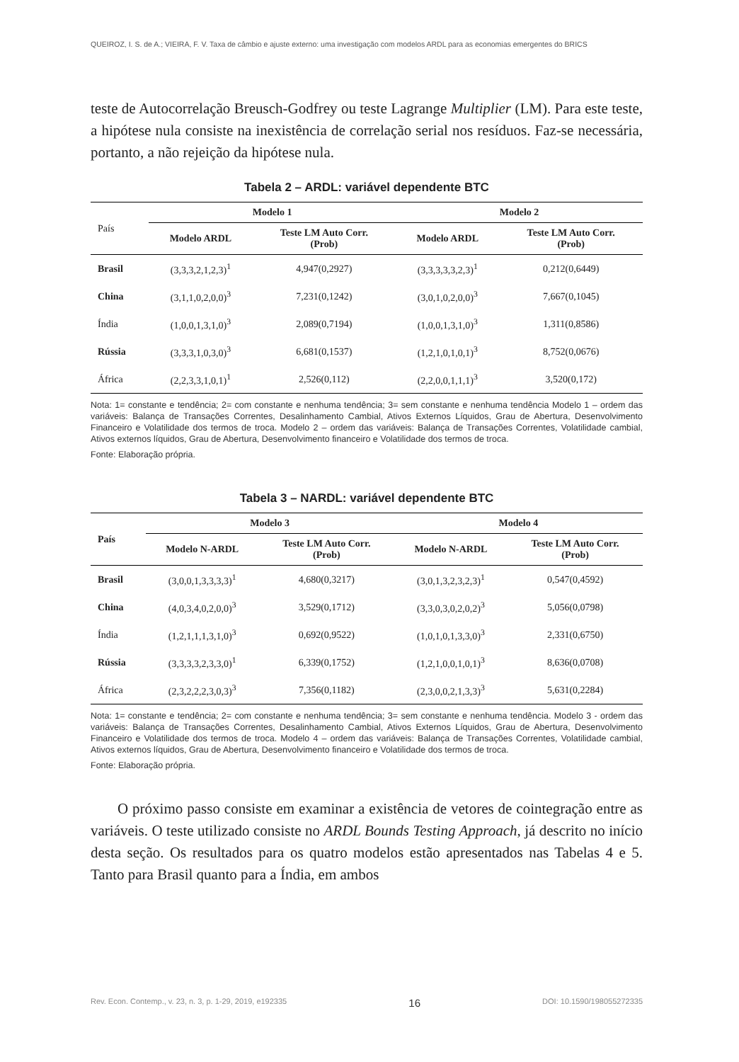QUEIROZ, I. S. de A.; VIEIRA, F. V. Taxa de câmbio e ajuste externo: uma investigação com modelos ARDL para as economias emergentes do BRICS
teste de Autocorrelação Breusch-Godfrey ou teste Lagrange Multiplier (LM). Para este teste, a hipótese nula consiste na inexistência de correlação serial nos resíduos. Faz-se necessária, portanto, a não rejeição da hipótese nula.
Tabela 2 – ARDL: variável dependente BTC
| País | Modelo 1 | | Modelo 2 | |
| --- | --- | --- | --- | --- |
| | Modelo ARDL | Teste LM Auto Corr. (Prob) | Modelo ARDL | Teste LM Auto Corr. (Prob) |
| Brasil | (3,3,3,2,1,2,3)<sup>1</sup> | 4,947(0,2927) | (3,3,3,3,3,2,3)<sup>1</sup> | 0,212(0,6449) |
| China | (3,1,1,0,2,0,0)<sup>3</sup> | 7,231(0,1242) | (3,0,1,0,2,0,0)<sup>3</sup> | 7,667(0,1045) |
| Índia | (1,0,0,1,3,1,0)<sup>3</sup> | 2,089(0,7194) | (1,0,0,1,3,1,0)<sup>3</sup> | 1,311(0,8586) |
| Rússia | (3,3,3,1,0,3,0)<sup>3</sup> | 6,681(0,1537) | (1,2,1,0,1,0,1)<sup>3</sup> | 8,752(0,0676) |
| África | (2,2,3,3,1,0,1)<sup>1</sup> | 2,526(0,112) | (2,2,0,0,1,1,1)<sup>3</sup> | 3,520(0,172) |
Nota: 1= constante e tendência; 2= com constante e nenhuma tendência; 3= sem constante e nenhuma tendência Modelo 1 – ordem das variáveis: Balança de Transações Correntes, Desalinhamento Cambial, Ativos Externos Líquidos, Grau de Abertura, Desenvolvimento Financeiro e Volatilidade dos termos de troca. Modelo 2 – ordem das variáveis: Balança de Transações Correntes, Volatilidade cambial, Ativos externos líquidos, Grau de Abertura, Desenvolvimento financeiro e Volatilidade dos termos de troca.
Fonte: Elaboração própria.
Tabela 3 – NARDL: variável dependente BTC
| País | Modelo 3 | | Modelo 4 | |
| --- | --- | --- | --- | --- |
| | Modelo N-ARDL | Teste LM Auto Corr. (Prob) | Modelo N-ARDL | Teste LM Auto Corr. (Prob) |
| Brasil | (3,0,0,1,3,3,3,3)<sup>1</sup> | 4,680(0,3217) | (3,0,1,3,2,3,2,3)<sup>1</sup> | 0,547(0,4592) |
| China | (4,0,3,4,0,2,0,0)<sup>3</sup> | 3,529(0,1712) | (3,3,0,3,0,2,0,2)<sup>3</sup> | 5,056(0,0798) |
| Índia | (1,2,1,1,1,3,1,0)<sup>3</sup> | 0,692(0,9522) | (1,0,1,0,1,3,3,0)<sup>3</sup> | 2,331(0,6750) |
| Rússia | (3,3,3,3,2,3,3,0)<sup>1</sup> | 6,339(0,1752) | (1,2,1,0,0,1,0,1)<sup>3</sup> | 8,636(0,0708) |
| África | (2,3,2,2,2,3,0,3)<sup>3</sup> | 7,356(0,1182) | (2,3,0,0,2,1,3,3)<sup>3</sup> | 5,631(0,2284) |
Nota: 1= constante e tendência; 2= com constante e nenhuma tendência; 3= sem constante e nenhuma tendência. Modelo 3 - ordem das variáveis: Balança de Transações Correntes, Desalinhamento Cambial, Ativos Externos Líquidos, Grau de Abertura, Desenvolvimento Financeiro e Volatilidade dos termos de troca. Modelo 4 – ordem das variáveis: Balança de Transações Correntes, Volatilidade cambial, Ativos externos líquidos, Grau de Abertura, Desenvolvimento financeiro e Volatilidade dos termos de troca.
Fonte: Elaboração própria.
O próximo passo consiste em examinar a existência de vetores de cointegração entre as variáveis. O teste utilizado consiste no ARDL Bounds Testing Approach, já descrito no início desta seção. Os resultados para os quatro modelos estão apresentados nas Tabelas 4 e 5. Tanto para Brasil quanto para a Índia, em ambos
Rev. Econ. Contemp., v. 23, n. 3, p. 1-29, 2019, e192335 16 DOI: 10.1590/198055272335